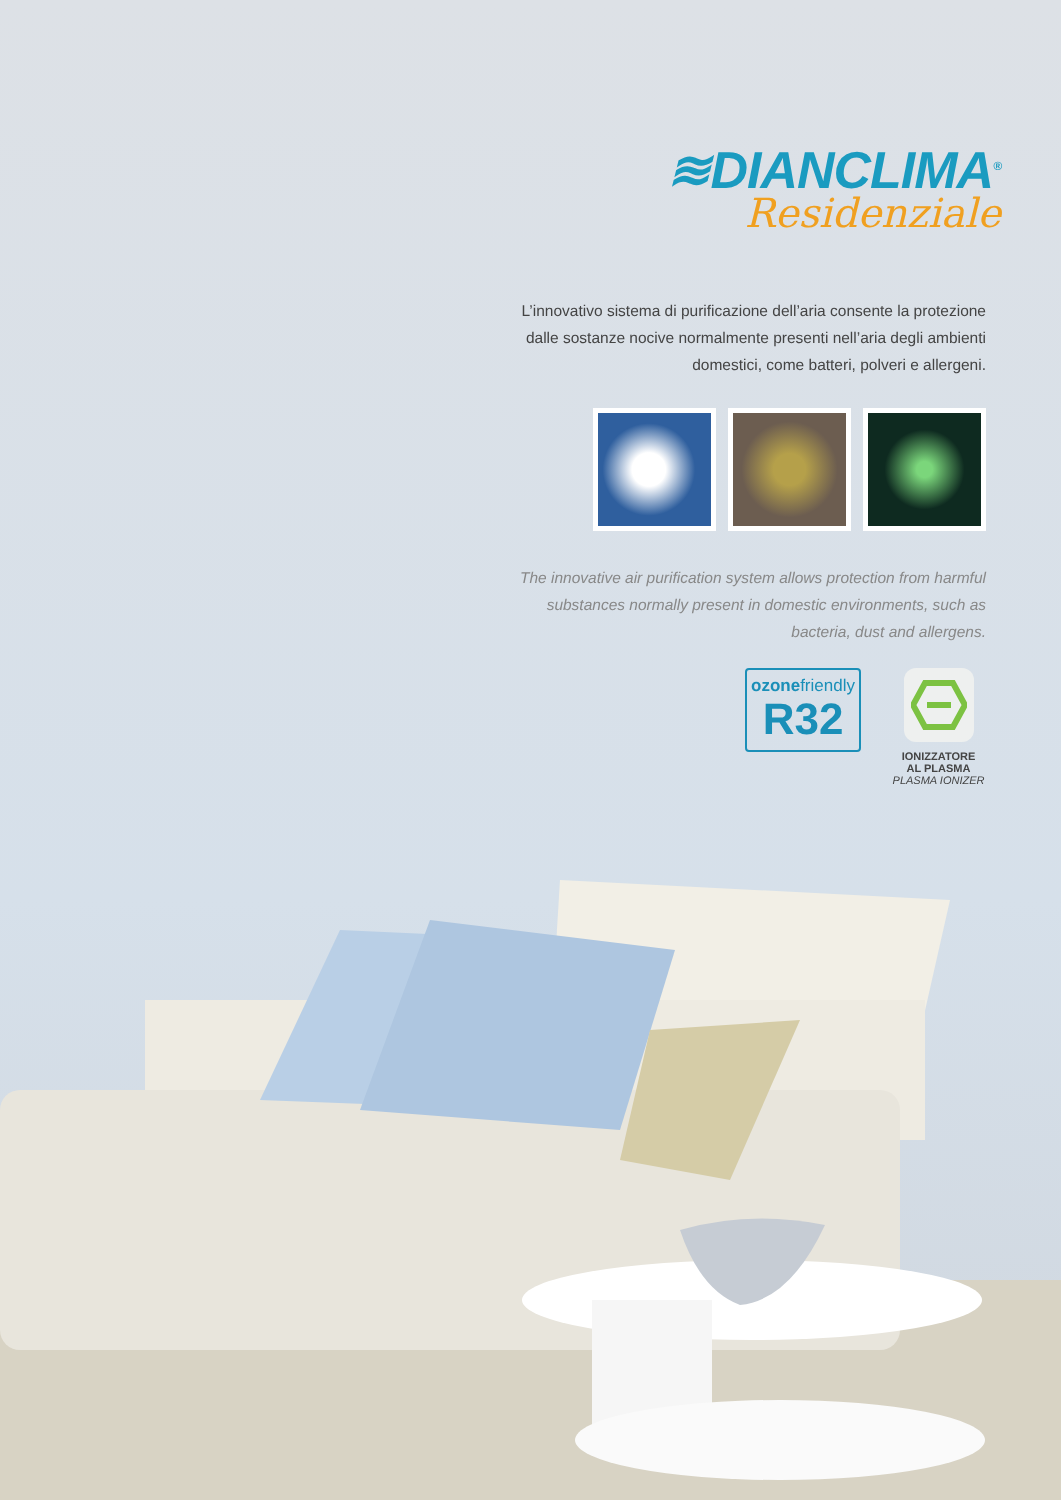≋DIANCLIMA<sup>®</sup>
Residenziale
L’innovativo sistema di purificazione dell’aria consente la protezione dalle sostanze nocive normalmente presenti nell’aria degli ambienti domestici, come batteri, polveri e allergeni.
The innovative air purification system allows protection from harmful substances normally present in domestic environments, such as bacteria, dust and allergens.
ozonefriendly
R32
IONIZZATORE
AL PLASMA
PLASMA IONIZER